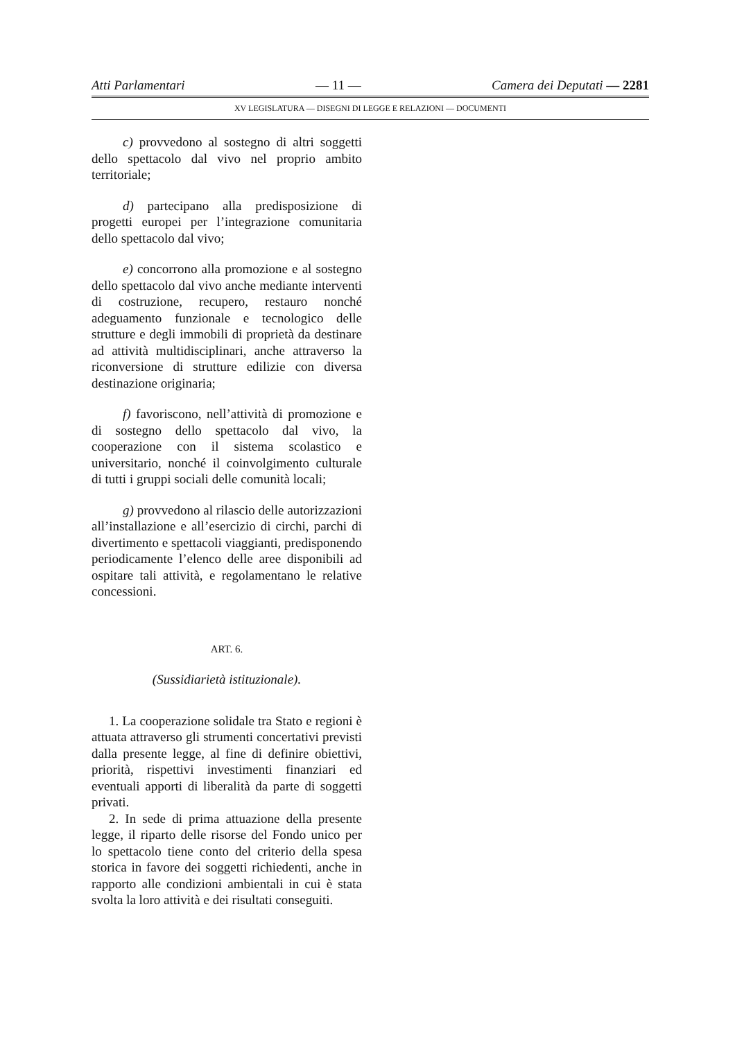Atti Parlamentari — 11 — Camera dei Deputati — 2281
XV LEGISLATURA — DISEGNI DI LEGGE E RELAZIONI — DOCUMENTI
c) provvedono al sostegno di altri soggetti dello spettacolo dal vivo nel proprio ambito territoriale;
d) partecipano alla predisposizione di progetti europei per l’integrazione comunitaria dello spettacolo dal vivo;
e) concorrono alla promozione e al sostegno dello spettacolo dal vivo anche mediante interventi di costruzione, recupero, restauro nonché adeguamento funzionale e tecnologico delle strutture e degli immobili di proprietà da destinare ad attività multidisciplinari, anche attraverso la riconversione di strutture edilizie con diversa destinazione originaria;
f) favoriscono, nell’attività di promozione e di sostegno dello spettacolo dal vivo, la cooperazione con il sistema scolastico e universitario, nonché il coinvolgimento culturale di tutti i gruppi sociali delle comunità locali;
g) provvedono al rilascio delle autorizzazioni all’installazione e all’esercizio di circhi, parchi di divertimento e spettacoli viaggianti, predisponendo periodicamente l’elenco delle aree disponibili ad ospitare tali attività, e regolamentano le relative concessioni.
ART. 6.
(Sussidiarietà istituzionale).
1. La cooperazione solidale tra Stato e regioni è attuata attraverso gli strumenti concertativi previsti dalla presente legge, al fine di definire obiettivi, priorità, rispettivi investimenti finanziari ed eventuali apporti di liberalità da parte di soggetti privati.
2. In sede di prima attuazione della presente legge, il riparto delle risorse del Fondo unico per lo spettacolo tiene conto del criterio della spesa storica in favore dei soggetti richiedenti, anche in rapporto alle condizioni ambientali in cui è stata svolta la loro attività e dei risultati conseguiti.